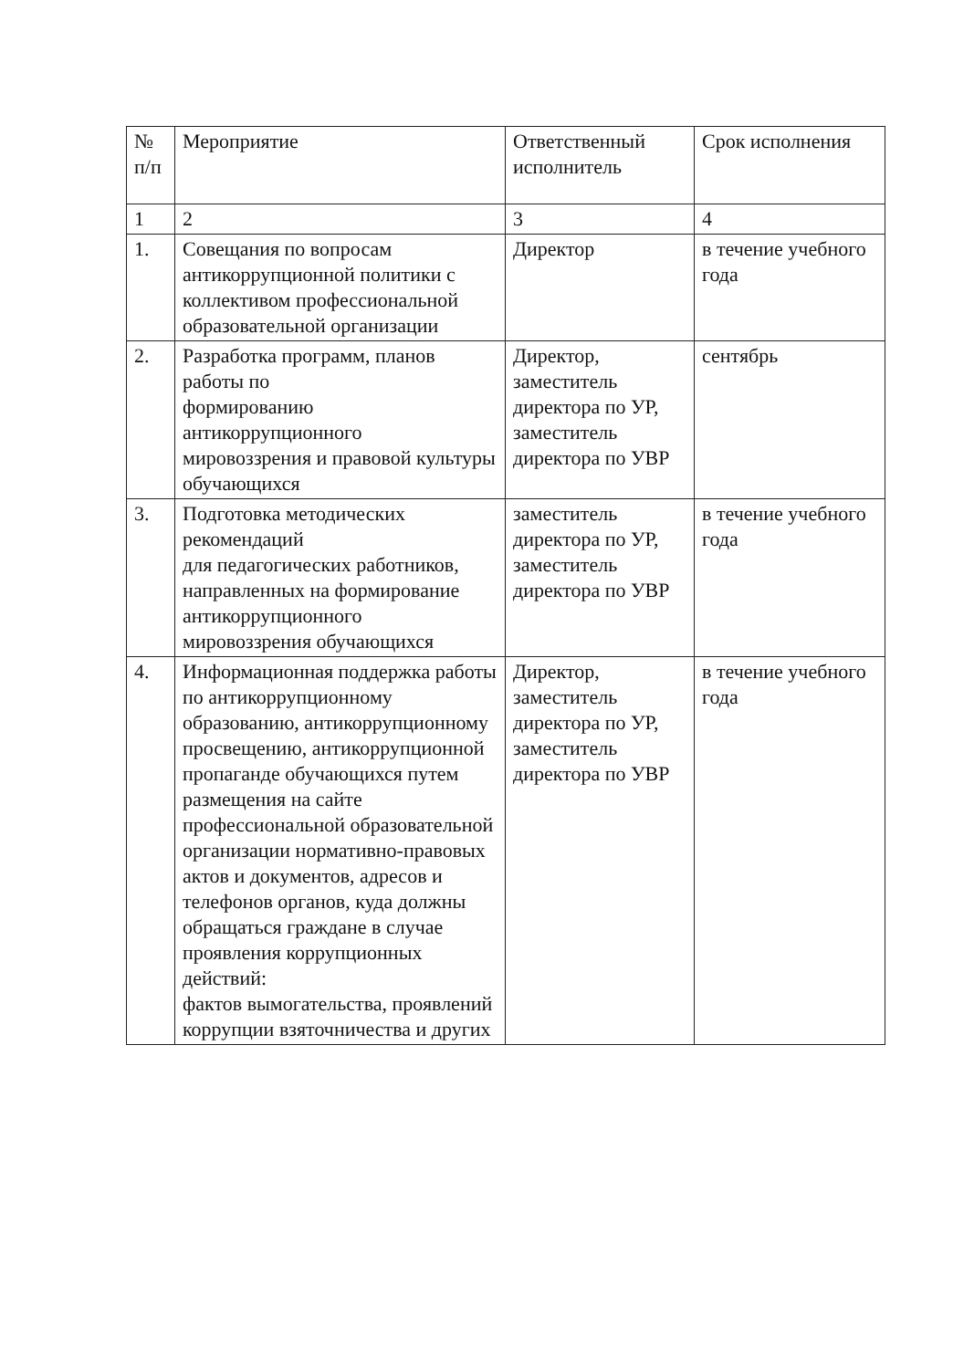| № п/п | Мероприятие | Ответственный исполнитель | Срок исполнения |
| --- | --- | --- | --- |
| 1 | 2 | 3 | 4 |
| 1. | Совещания по вопросам антикоррупционной политики с коллективом профессиональной образовательной организации | Директор | в течение учебного года |
| 2. | Разработка программ, планов работы по формированию антикоррупционного мировоззрения и правовой культуры обучающихся | Директор, заместитель директора по УР, заместитель директора по УВР | сентябрь |
| 3. | Подготовка методических рекомендаций для педагогических работников, направленных на формирование антикоррупционного мировоззрения обучающихся | заместитель директора по УР, заместитель директора по УВР | в течение учебного года |
| 4. | Информационная поддержка работы по антикоррупционному образованию, антикоррупционному просвещению, антикоррупционной пропаганде обучающихся путем размещения на сайте профессиональной образовательной организации нормативно-правовых актов и документов, адресов и телефонов органов, куда должны обращаться граждане в случае проявления коррупционных действий: фактов вымогательства, проявлений коррупции взяточничества и других | Директор, заместитель директора по УР, заместитель директора по УВР | в течение учебного года |